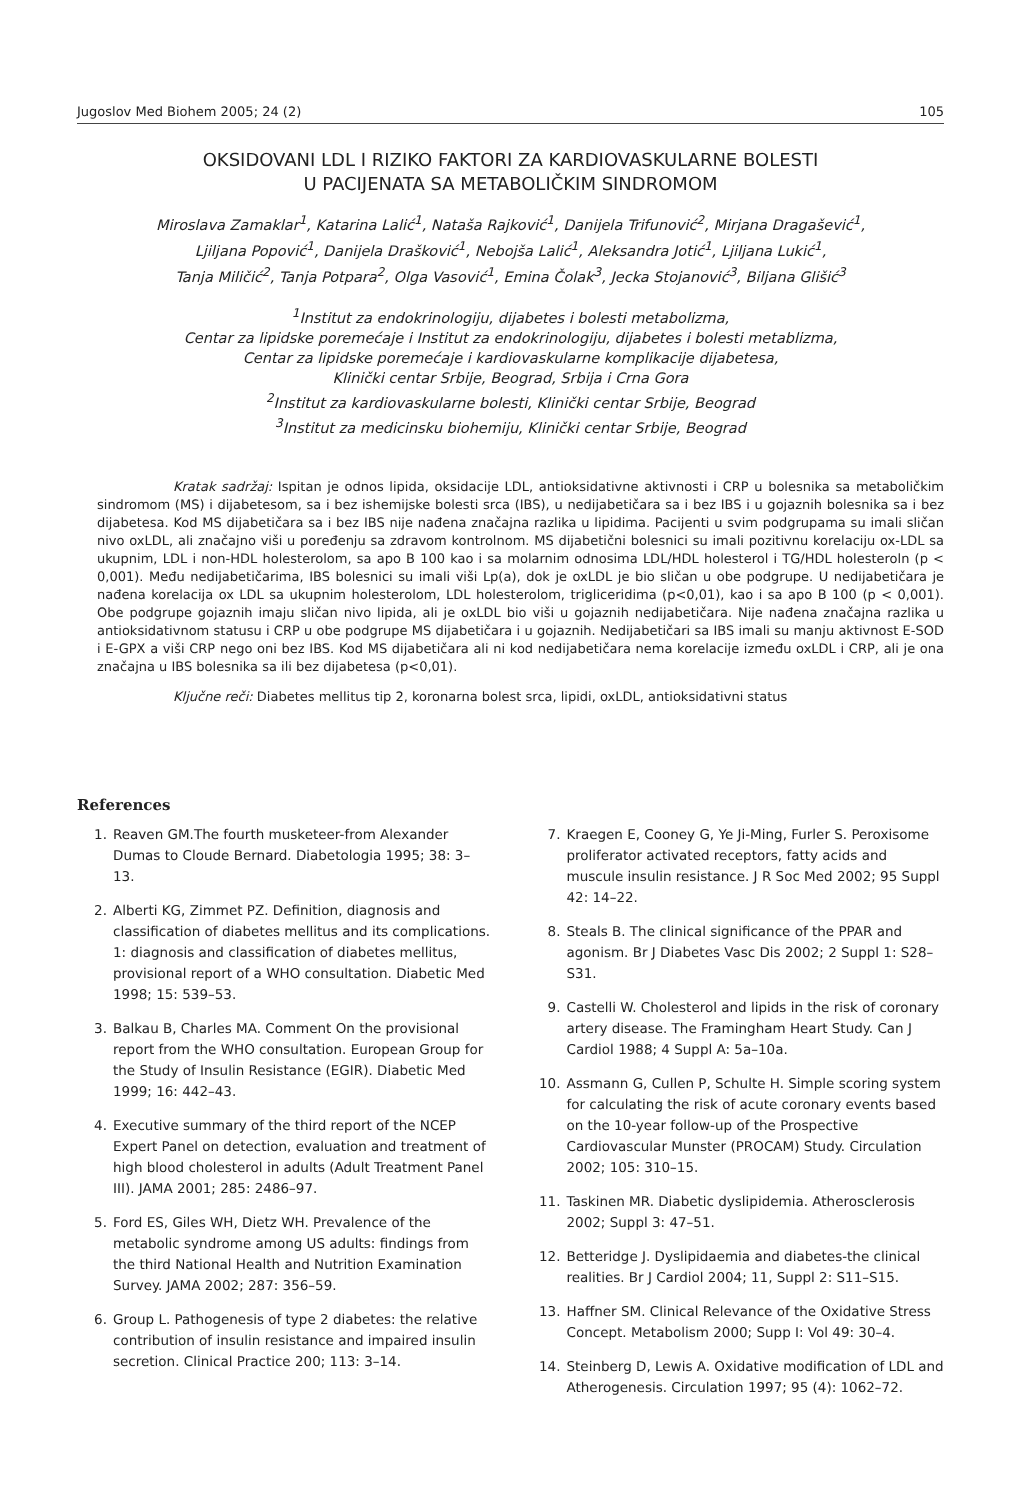Jugoslov Med Biohem 2005; 24 (2) 105
OKSIDOVANI LDL I RIZIKO FAKTORI ZA KARDIOVASKULARNE BOLESTI
U PACIJENATA SA METABOLIČKIM SINDROMOM
Miroslava Zamaklar<sup>1</sup>, Katarina Lalić<sup>1</sup>, Nataša Rajković<sup>1</sup>, Danijela Trifunović<sup>2</sup>, Mirjana Dragašević<sup>1</sup>,
Ljiljana Popović<sup>1</sup>, Danijela Drašković<sup>1</sup>, Nebojša Lalić<sup>1</sup>, Aleksandra Jotić<sup>1</sup>, Ljiljana Lukić<sup>1</sup>,
Tanja Miličić<sup>2</sup>, Tanja Potpara<sup>2</sup>, Olga Vasović<sup>1</sup>, Emina Čolak<sup>3</sup>, Jecka Stojanović<sup>3</sup>, Biljana Glišić<sup>3</sup>
<sup>1</sup> Institut za endokrinologiju, dijabetes i bolesti metabolizma,
Centar za lipidske poremećaje i Institut za endokrinologiju, dijabetes i bolesti metablizma,
Centar za lipidske poremećaje i kardiovaskularne komplikacije dijabetesa,
Klinički centar Srbije, Beograd, Srbija i Crna Gora
<sup>2</sup> Institut za kardiovaskularne bolesti, Klinički centar Srbije, Beograd
<sup>3</sup> Institut za medicinsku biohemiju, Klinički centar Srbije, Beograd
Kratak sadržaj: Ispitan je odnos lipida, oksidacije LDL, antioksidativne aktivnosti i CRP u bolesnika sa metaboličkim sindromom (MS) i dijabetesom, sa i bez ishemijske bolesti srca (IBS), u nedijabetičara sa i bez IBS i u gojaznih bolesnika sa i bez dijabetesa. Kod MS dijabetičara sa i bez IBS nije nađena značajna razlika u lipidima. Pacijenti u svim podgrupama su imali sličan nivo oxLDL, ali značajno viši u poređenju sa zdravom kontrolnom. MS dijabetični bolesnici su imali pozitivnu korelaciju ox-LDL sa ukupnim, LDL i non-HDL holesterolom, sa apo B 100 kao i sa molarnim odnosima LDL/HDL holesterol i TG/HDL holesteroln (p < 0,001). Među nedijabetičarima, IBS bolesnici su imali viši Lp(a), dok je oxLDL je bio sličan u obe podgrupe. U nedijabetičara je nađena korelacija ox LDL sa ukupnim holesterolom, LDL holesterolom, trigliceridima (p<0,01), kao i sa apo B 100 (p < 0,001). Obe podgrupe gojaznih imaju sličan nivo lipida, ali je oxLDL bio viši u gojaznih nedijabetičara. Nije nađena značajna razlika u antioksidativnom statusu i CRP u obe podgrupe MS dijabetičara i u gojaznih. Nedijabetičari sa IBS imali su manju aktivnost E-SOD i E-GPX a viši CRP nego oni bez IBS. Kod MS dijabetičara ali ni kod nedijabetičara nema korelacije između oxLDL i CRP, ali je ona značajna u IBS bolesnika sa ili bez dijabetesa (p<0,01).
Ključne reči: Diabetes mellitus tip 2, koronarna bolest srca, lipidi, oxLDL, antioksidativni status
References
1. Reaven GM.The fourth musketeer-from Alexander Dumas to Cloude Bernard. Diabetologia 1995; 38: 3–13.
2. Alberti KG, Zimmet PZ. Definition, diagnosis and classification of diabetes mellitus and its complications. 1: diagnosis and classification of diabetes mellitus, provisional report of a WHO consultation. Diabetic Med 1998; 15: 539–53.
3. Balkau B, Charles MA. Comment On the provisional report from the WHO consultation. European Group for the Study of Insulin Resistance (EGIR). Diabetic Med 1999; 16: 442–43.
4. Executive summary of the third report of the NCEP Expert Panel on detection, evaluation and treatment of high blood cholesterol in adults (Adult Treatment Panel III). JAMA 2001; 285: 2486–97.
5. Ford ES, Giles WH, Dietz WH. Prevalence of the metabolic syndrome among US adults: findings from the third National Health and Nutrition Examination Survey. JAMA 2002; 287: 356–59.
6. Group L. Pathogenesis of type 2 diabetes: the relative contribution of insulin resistance and impaired insulin secretion. Clinical Practice 200; 113: 3–14.
7. Kraegen E, Cooney G, Ye Ji-Ming, Furler S. Peroxisome proliferator activated receptors, fatty acids and muscule insulin resistance. J R Soc Med 2002; 95 Suppl 42: 14–22.
8. Steals B. The clinical significance of the PPAR and agonism. Br J Diabetes Vasc Dis 2002; 2 Suppl 1: S28–S31.
9. Castelli W. Cholesterol and lipids in the risk of coronary artery disease. The Framingham Heart Study. Can J Cardiol 1988; 4 Suppl A: 5a–10a.
10. Assmann G, Cullen P, Schulte H. Simple scoring system for calculating the risk of acute coronary events based on the 10-year follow-up of the Prospective Cardiovascular Munster (PROCAM) Study. Circulation 2002; 105: 310–15.
11. Taskinen MR. Diabetic dyslipidemia. Atherosclerosis 2002; Suppl 3: 47–51.
12. Betteridge J. Dyslipidaemia and diabetes-the clinical realities. Br J Cardiol 2004; 11, Suppl 2: S11–S15.
13. Haffner SM. Clinical Relevance of the Oxidative Stress Concept. Metabolism 2000; Supp I: Vol 49: 30–4.
14. Steinberg D, Lewis A. Oxidative modification of LDL and Atherogenesis. Circulation 1997; 95 (4): 1062–72.